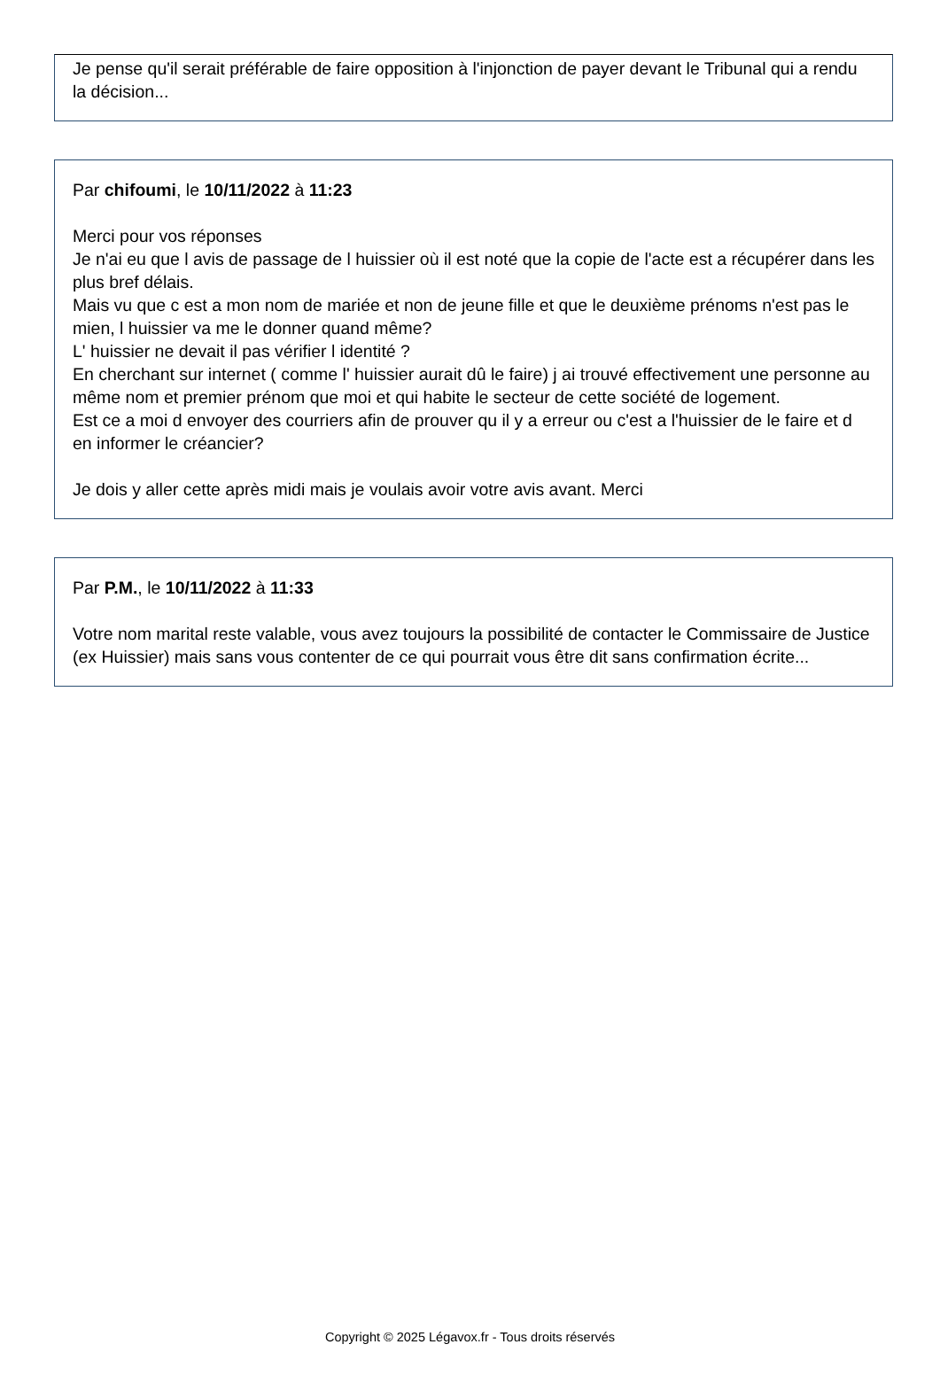Je pense qu'il serait préférable de faire opposition à l'injonction de payer devant le Tribunal qui a rendu la décision...
Par chifoumi, le 10/11/2022 à 11:23
Merci pour vos réponses
Je n'ai eu que l avis de passage de l huissier où il est noté que la copie de l'acte est a récupérer dans les plus bref délais.
Mais vu que c est a mon nom de mariée et non de jeune fille et que le deuxième prénoms n'est pas le mien, l huissier va me le donner quand même?
L' huissier ne devait il pas vérifier l identité ?
En cherchant sur internet ( comme l' huissier aurait dû le faire) j ai trouvé effectivement une personne au même nom et premier prénom que moi et qui habite le secteur de cette société de logement.
Est ce a moi d envoyer des courriers afin de prouver qu il y a erreur ou c'est a l'huissier de le faire et d en informer le créancier?
Je dois y aller cette après midi mais je voulais avoir votre avis avant. Merci
Par P.M., le 10/11/2022 à 11:33
Votre nom marital reste valable, vous avez toujours la possibilité de contacter le Commissaire de Justice (ex Huissier) mais sans vous contenter de ce qui pourrait vous être dit sans confirmation écrite...
Copyright © 2025 Légavox.fr - Tous droits réservés